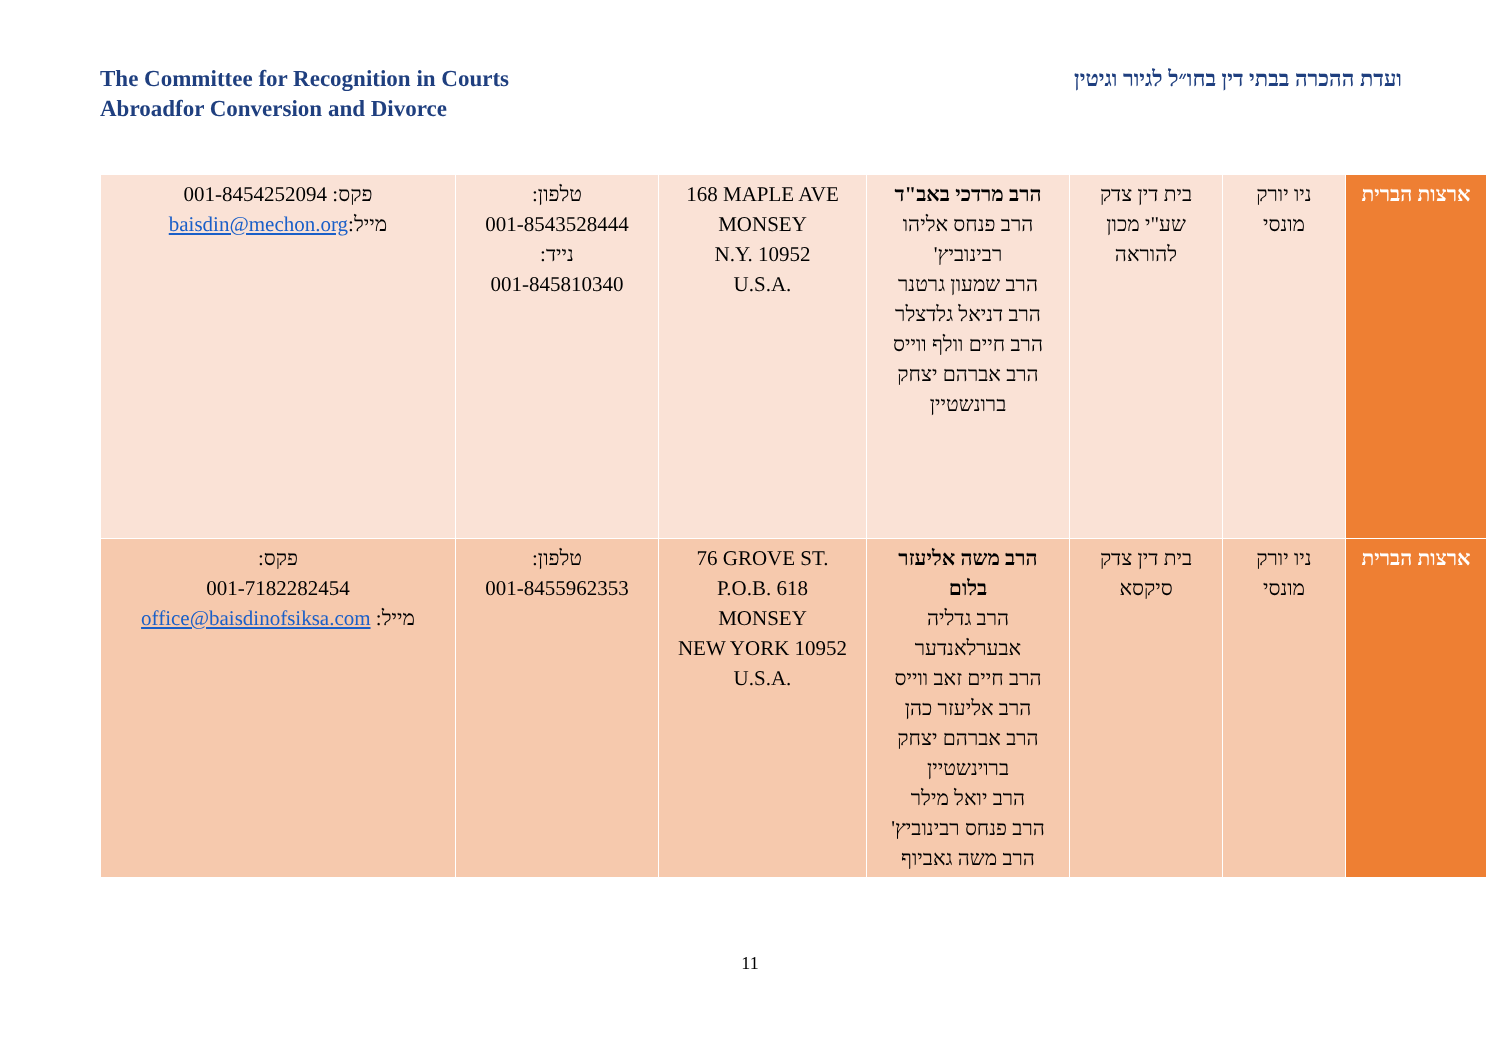The Committee for Recognition in Courts
Abroadfor Conversion and Divorce
ועדת ההכרה בבתי דין בחו״ל לגיור וגיטין
| ארצות הברית | ניו יורק מונסי | בית דין צדק שע"י מכון להוראה | הרב מרדכי באב"ד הרב פנחס אליהו רבינוביץ' הרב שמעון גרטנר הרב דניאל גלדצלר הרב חיים וולף ווייס הרב אברהם יצחק ברונשטיין | 168 MAPLE AVE MONSEY N.Y. 10952 U.S.A. | טלפון: 001-8543528444 נייד: 001-845810340 | פקס: 001-8454252094 מייל: baisdin@mechon.org |
| ארצות הברית | ניו יורק מונסי | בית דין צדק סיקסא | הרב משה אליעזר בלום הרב גדליה אבערלאנדער הרב חיים זאב ווייס הרב אליעזר כהן הרב אברהם יצחק ברוינשטיין הרב יואל מילר הרב פנחס רבינוביץ' הרב משה גאביוף | 76 GROVE ST. P.O.B. 618 MONSEY NEW YORK 10952 U.S.A. | טלפון: 001-8455962353 | פקס: 001-7182282454 מייל: office@baisdinofsiksa.com |
11